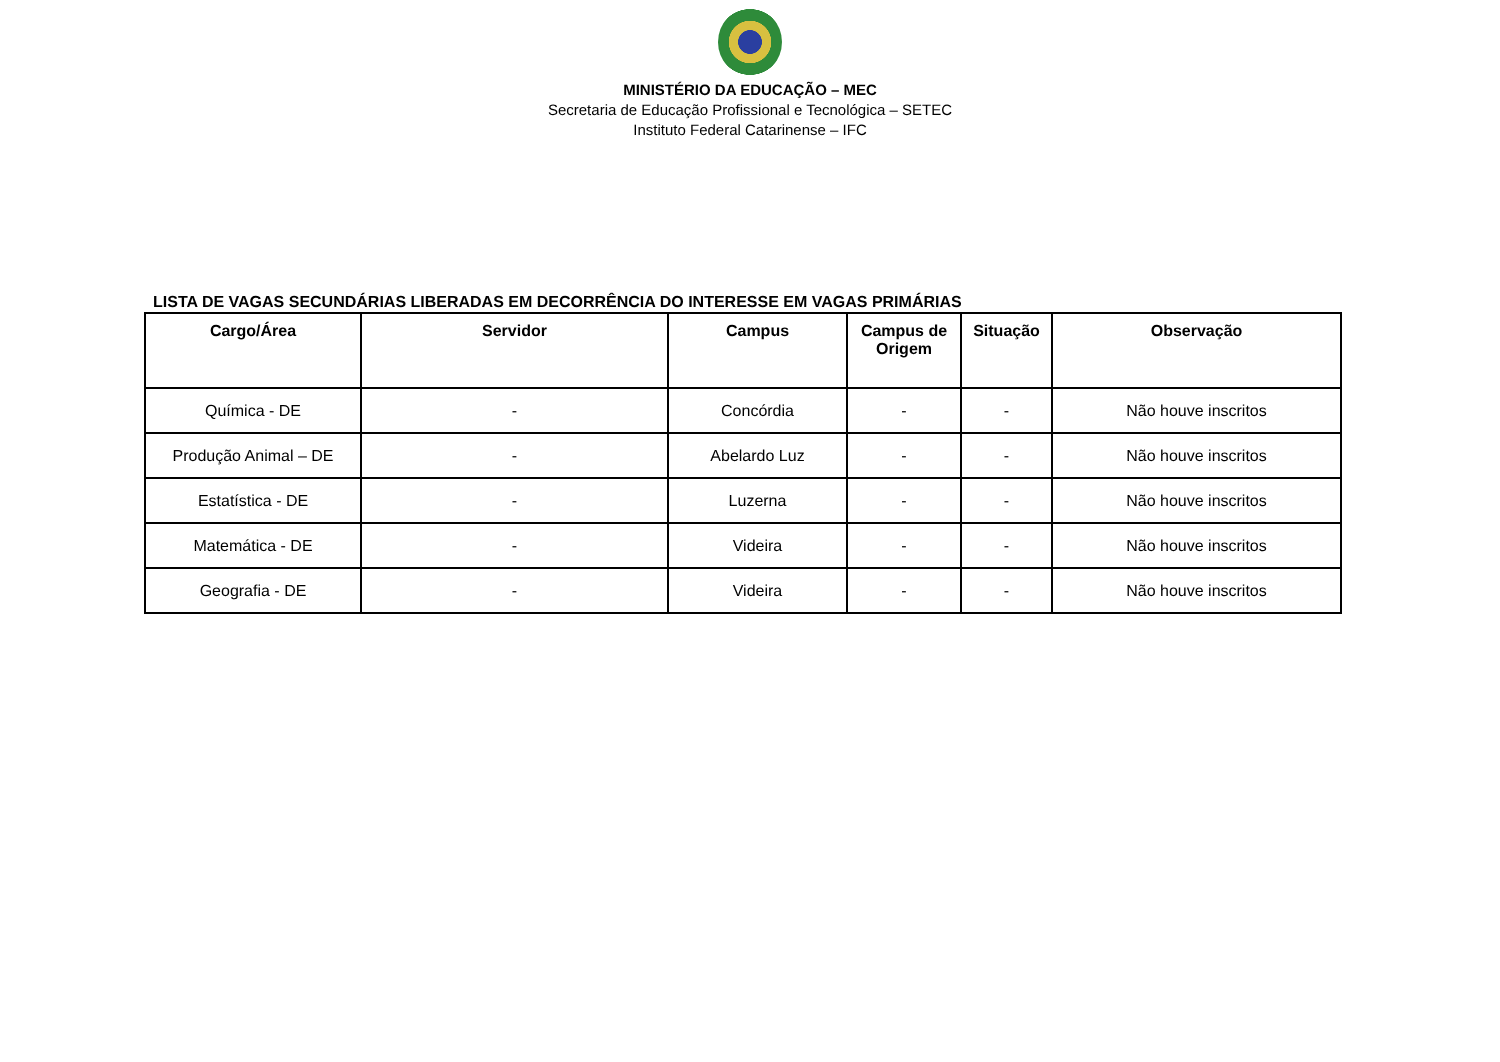MINISTÉRIO DA EDUCAÇÃO – MEC
Secretaria de Educação Profissional e Tecnológica – SETEC
Instituto Federal Catarinense – IFC
LISTA DE VAGAS SECUNDÁRIAS LIBERADAS EM DECORRÊNCIA DO INTERESSE EM VAGAS PRIMÁRIAS
| Cargo/Área | Servidor | Campus | Campus de Origem | Situação | Observação |
| --- | --- | --- | --- | --- | --- |
| Química - DE | - | Concórdia | - | - | Não houve inscritos |
| Produção Animal – DE | - | Abelardo Luz | - | - | Não houve inscritos |
| Estatística - DE | - | Luzerna | - | - | Não houve inscritos |
| Matemática - DE | - | Videira | - | - | Não houve inscritos |
| Geografia - DE | - | Videira | - | - | Não houve inscritos |